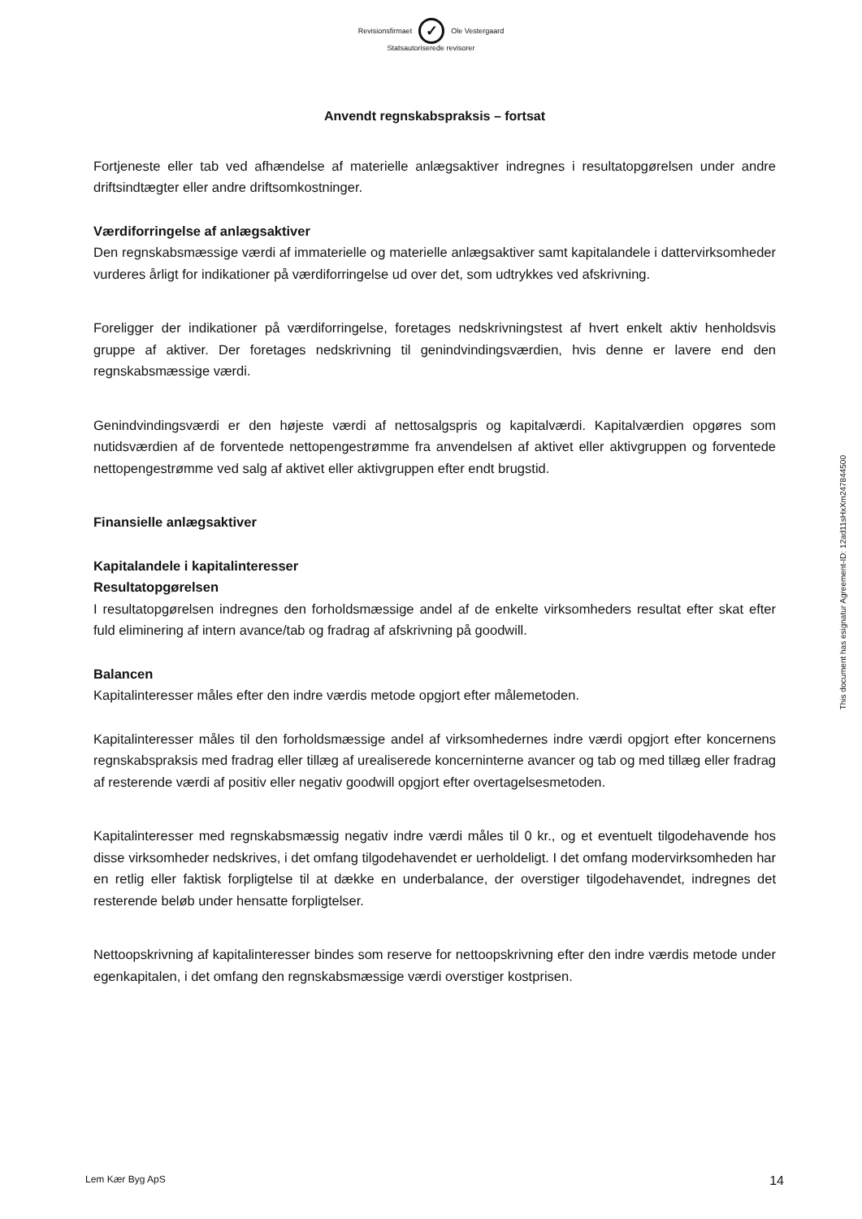Revisionsfirmaet ✓ Ole Vestergaard
Statsautoriserede revisorer
Anvendt regnskabspraksis – fortsat
Fortjeneste eller tab ved afhændelse af materielle anlægsaktiver indregnes i resultatopgørelsen under andre driftsindtægter eller andre driftsomkostninger.
Værdiforringelse af anlægsaktiver
Den regnskabsmæssige værdi af immaterielle og materielle anlægsaktiver samt kapitalandele i dattervirksomheder vurderes årligt for indikationer på værdiforringelse ud over det, som udtrykkes ved afskrivning.
Foreligger der indikationer på værdiforringelse, foretages nedskrivningstest af hvert enkelt aktiv henholdsvis gruppe af aktiver. Der foretages nedskrivning til genindvindingsværdien, hvis denne er lavere end den regnskabsmæssige værdi.
Genindvindingsværdi er den højeste værdi af nettosalgspris og kapitalværdi. Kapitalværdien opgøres som nutidsværdien af de forventede nettopengestrømme fra anvendelsen af aktivet eller aktivgruppen og forventede nettopengestrømme ved salg af aktivet eller aktivgruppen efter endt brugstid.
Finansielle anlægsaktiver
Kapitalandele i kapitalinteresser
Resultatopgørelsen
I resultatopgørelsen indregnes den forholdsmæssige andel af de enkelte virksomheders resultat efter skat efter fuld eliminering af intern avance/tab og fradrag af afskrivning på goodwill.
Balancen
Kapitalinteresser måles efter den indre værdis metode opgjort efter målemetoden.
Kapitalinteresser måles til den forholdsmæssige andel af virksomhedernes indre værdi opgjort efter koncernens regnskabspraksis med fradrag eller tillæg af urealiserede koncerninterne avancer og tab og med tillæg eller fradrag af resterende værdi af positiv eller negativ goodwill opgjort efter overtagelsesmetoden.
Kapitalinteresser med regnskabsmæssig negativ indre værdi måles til 0 kr., og et eventuelt tilgodehavende hos disse virksomheder nedskrives, i det omfang tilgodehavendet er uerholdeligt. I det omfang modervirksomheden har en retlig eller faktisk forpligtelse til at dække en underbalance, der overstiger tilgodehavendet, indregnes det resterende beløb under hensatte forpligtelser.
Nettoopskrivning af kapitalinteresser bindes som reserve for nettoopskrivning efter den indre værdis metode under egenkapitalen, i det omfang den regnskabsmæssige værdi overstiger kostprisen.
This document has esignatur Agreement-ID: 12ad11sHxXm247844500
Lem Kær Byg ApS 14